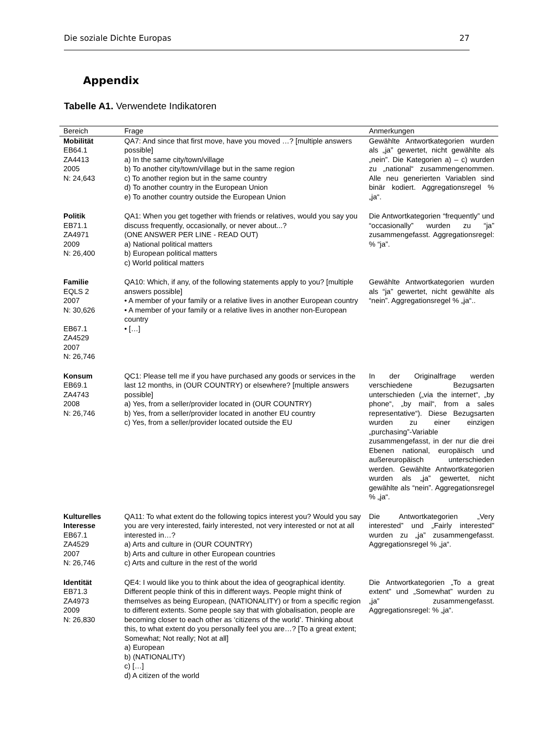Die soziale Dichte Europas 27
Appendix
Tabelle A1. Verwendete Indikatoren
| Bereich | Frage | Anmerkungen |
| --- | --- | --- |
| Mobilität EB64.1 ZA4413 2005 N: 24,643 | QA7: And since that first move, have you moved …? [multiple answers possible] a) In the same city/town/village b) To another city/town/village but in the same region c) To another region but in the same country d) To another country in the European Union e) To another country outside the European Union | Gewählte Antwortkategorien wurden als „ja” gewertet, nicht gewählte als „nein”. Die Kategorien a) – c) wurden zu „national“ zusammengenommen. Alle neu generierten Variablen sind binär kodiert. Aggregationsregel % „ja“. |
| Politik EB71.1 ZA4971 2009 N: 26,400 | QA1: When you get together with friends or relatives, would you say you discuss frequently, occasionally, or never about...? (ONE ANSWER PER LINE - READ OUT) a) National political matters b) European political matters c) World political matters | Die Antwortkategorien “frequently” und “occasionally” wurden zu “ja” zusammengefasst. Aggregationsregel: % “ja”. |
| Familie EQLS 2 2007 N: 30,626 EB67.1 ZA4529 2007 N: 26,746 | QA10: Which, if any, of the following statements apply to you? [multiple answers possible] • A member of your family or a relative lives in another European country • A member of your family or a relative lives in another non-European country • […] | Gewählte Antwortkategorien wurden als “ja” gewertet, nicht gewählte als “nein”. Aggregationsregel % „ja“.. |
| Konsum EB69.1 ZA4743 2008 N: 26,746 | QC1: Please tell me if you have purchased any goods or services in the last 12 months, in (OUR COUNTRY) or elsewhere? [multiple answers possible] a) Yes, from a seller/provider located in (OUR COUNTRY) b) Yes, from a seller/provider located in another EU country c) Yes, from a seller/provider located outside the EU | In der Originalfrage werden verschiedene Bezugsarten unterschieden („via the internet“, „by phone“, „by mail“, from a sales representative“). Diese Bezugsarten wurden zu einer einzigen „purchasing”-Variable zusammengefasst, in der nur die drei Ebenen national, europäisch und außereuropäisch unterschieden werden. Gewählte Antwortkategorien wurden als „ja” gewertet, nicht gewählte als “nein”. Aggregationsregel % „ja“. |
| Kulturelles Interesse EB67.1 ZA4529 2007 N: 26,746 | QA11: To what extent do the following topics interest you? Would you say you are very interested, fairly interested, not very interested or not at all interested in…? a) Arts and culture in (OUR COUNTRY) b) Arts and culture in other European countries c) Arts and culture in the rest of the world | Die Antwortkategorien „Very interested” und „Fairly interested” wurden zu „ja” zusammengefasst. Aggregationsregel % „ja“. |
| Identität EB71.3 ZA4973 2009 N: 26,830 | QE4: I would like you to think about the idea of geographical identity. Different people think of this in different ways. People might think of themselves as being European, (NATIONALITY) or from a specific region to different extents. Some people say that with globalisation, people are becoming closer to each other as ‘citizens of the world’. Thinking about this, to what extent do you personally feel you are…? [To a great extent; Somewhat; Not really; Not at all] a) European b) (NATIONALITY) c) […] d) A citizen of the world | Die Antwortkategorien „To a great extent” und „Somewhat” wurden zu „ja” zusammengefasst. Aggregationsregel: % „ja“. |